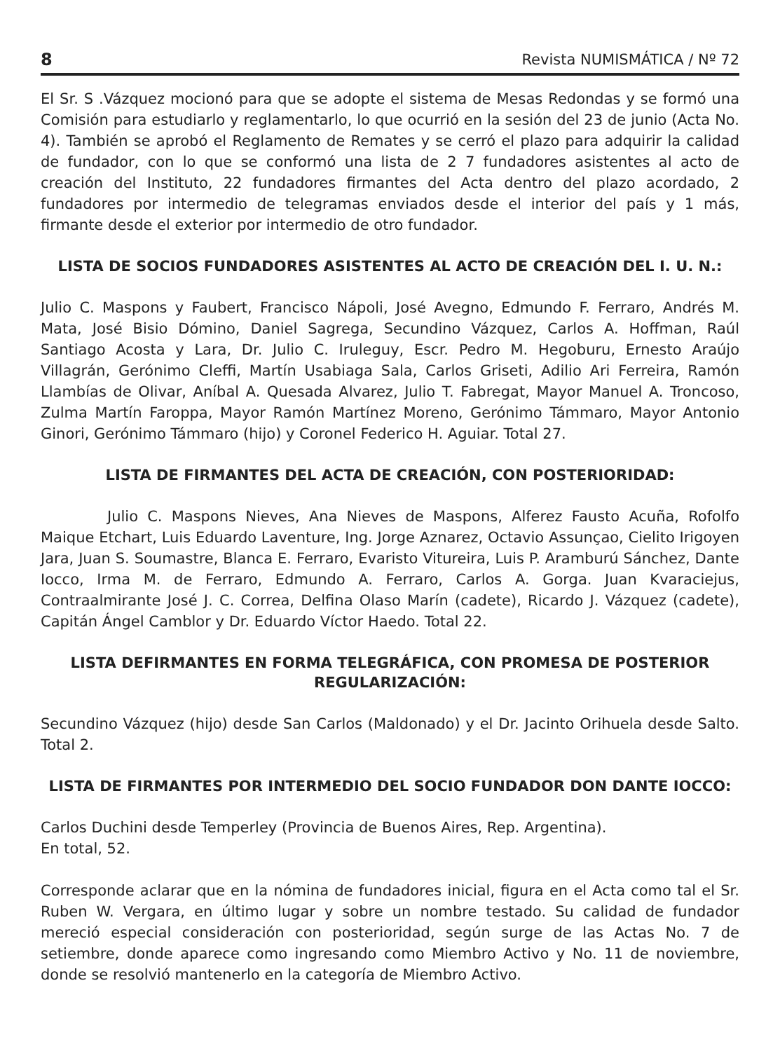8 Revista NUMISMÁTICA / Nº 72
El Sr. S .Vázquez mocionó para que se adopte el sistema de Mesas Redondas y se formó una Comisión para estudiarlo y reglamentarlo, lo que ocurrió en la sesión del 23 de junio (Acta No. 4). También se aprobó el Reglamento de Remates y se cerró el plazo para adquirir la calidad de fundador, con lo que se conformó una lista de 2 7 fundadores asistentes al acto de creación del Instituto, 22 fundadores firmantes del Acta dentro del plazo acordado, 2 fundadores por intermedio de telegramas enviados desde el interior del país y 1 más, firmante desde el exterior por intermedio de otro fundador.
LISTA DE SOCIOS FUNDADORES ASISTENTES AL ACTO DE CREACIÓN DEL I. U. N.:
Julio C. Maspons y Faubert, Francisco Nápoli, José Avegno, Edmundo F. Ferraro, Andrés M. Mata, José Bisio Dómino, Daniel Sagrega, Secundino Vázquez, Carlos A. Hoffman, Raúl Santiago Acosta y Lara, Dr. Julio C. Iruleguy, Escr. Pedro M. Hegoburu, Ernesto Araújo Villagrán, Gerónimo Cleffi, Martín Usabiaga Sala, Carlos Griseti, Adilio Ari Ferreira, Ramón Llambías de Olivar, Aníbal A. Quesada Alvarez, Julio T. Fabregat, Mayor Manuel A. Troncoso, Zulma Martín Faroppa, Mayor Ramón Martínez Moreno, Gerónimo Támmaro, Mayor Antonio Ginori, Gerónimo Támmaro (hijo) y Coronel Federico H. Aguiar. Total 27.
LISTA DE FIRMANTES DEL ACTA DE CREACIÓN, CON POSTERIORIDAD:
Julio C. Maspons Nieves, Ana Nieves de Maspons, Alferez Fausto Acuña, Rofolfo Maique Etchart, Luis Eduardo Laventure, Ing. Jorge Aznarez, Octavio Assunçao, Cielito Irigoyen Jara, Juan S. Soumastre, Blanca E. Ferraro, Evaristo Vitureira, Luis P. Aramburú Sánchez, Dante Iocco, Irma M. de Ferraro, Edmundo A. Ferraro, Carlos A. Gorga. Juan Kvaraciejus, Contraalmirante José J. C. Correa, Delfina Olaso Marín (cadete), Ricardo J. Vázquez (cadete), Capitán Ángel Camblor y Dr. Eduardo Víctor Haedo. Total 22.
LISTA DEFIRMANTES EN FORMA TELEGRÁFICA, CON PROMESA DE POSTERIOR REGULARIZACIÓN:
Secundino Vázquez (hijo) desde San Carlos (Maldonado) y el Dr. Jacinto Orihuela desde Salto. Total 2.
LISTA DE FIRMANTES POR INTERMEDIO DEL SOCIO FUNDADOR DON DANTE IOCCO:
Carlos Duchini desde Temperley (Provincia de Buenos Aires, Rep. Argentina).
En total, 52.
Corresponde aclarar que en la nómina de fundadores inicial, figura en el Acta como tal el Sr. Ruben W. Vergara, en último lugar y sobre un nombre testado. Su calidad de fundador mereció especial consideración con posterioridad, según surge de las Actas No. 7 de setiembre, donde aparece como ingresando como Miembro Activo y No. 11 de noviembre, donde se resolvió mantenerlo en la categoría de Miembro Activo.